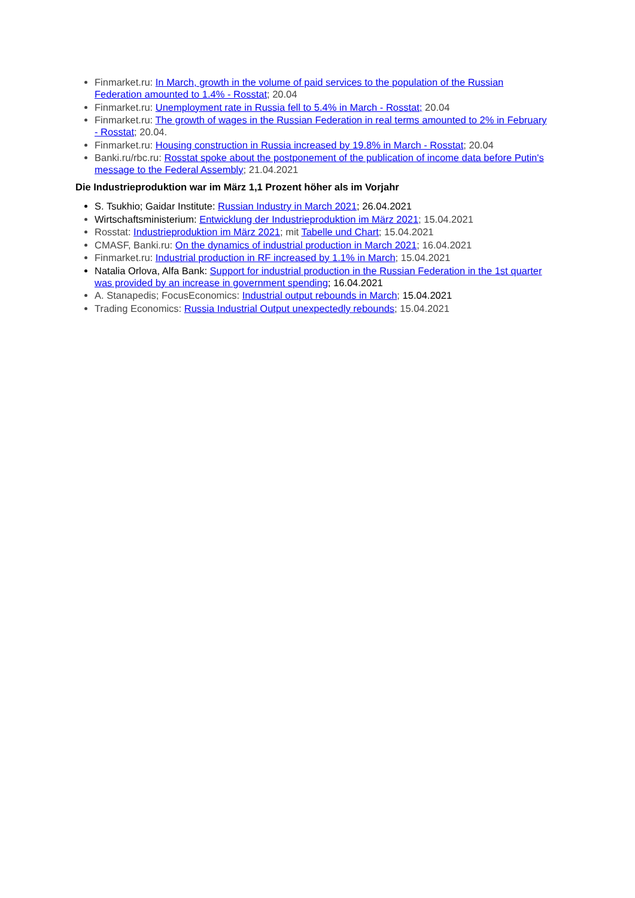Finmarket.ru: In March, growth in the volume of paid services to the population of the Russian Federation amounted to 1.4% - Rosstat; 20.04
Finmarket.ru: Unemployment rate in Russia fell to 5.4% in March - Rosstat; 20.04
Finmarket.ru: The growth of wages in the Russian Federation in real terms amounted to 2% in February - Rosstat; 20.04.
Finmarket.ru: Housing construction in Russia increased by 19.8% in March - Rosstat; 20.04
Banki.ru/rbc.ru: Rosstat spoke about the postponement of the publication of income data before Putin's message to the Federal Assembly; 21.04.2021
Die Industrieproduktion war im März 1,1 Prozent höher als im Vorjahr
S. Tsukhio; Gaidar Institute: Russian Industry in March 2021; 26.04.2021
Wirtschaftsministerium: Entwicklung der Industrieproduktion im März 2021; 15.04.2021
Rosstat: Industrieproduktion im März 2021; mit Tabelle und Chart; 15.04.2021
CMASF, Banki.ru: On the dynamics of industrial production in March 2021; 16.04.2021
Finmarket.ru: Industrial production in RF increased by 1.1% in March; 15.04.2021
Natalia Orlova, Alfa Bank: Support for industrial production in the Russian Federation in the 1st quarter was provided by an increase in government spending; 16.04.2021
A. Stanapedis; FocusEconomics: Industrial output rebounds in March; 15.04.2021
Trading Economics: Russia Industrial Output unexpectedly rebounds; 15.04.2021